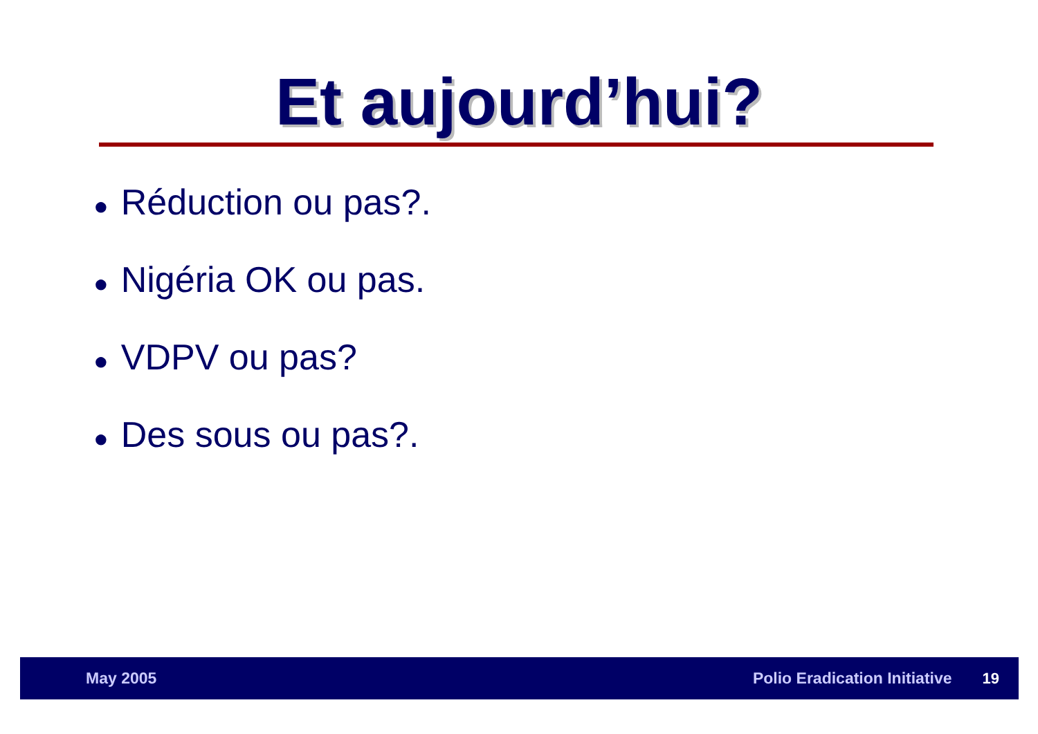Et aujourd’hui?
● Réduction ou pas?.
● Nigéria OK ou pas.
● VDPV ou pas?
● Des sous ou pas?.
May 2005 Polio Eradication Initiative 19